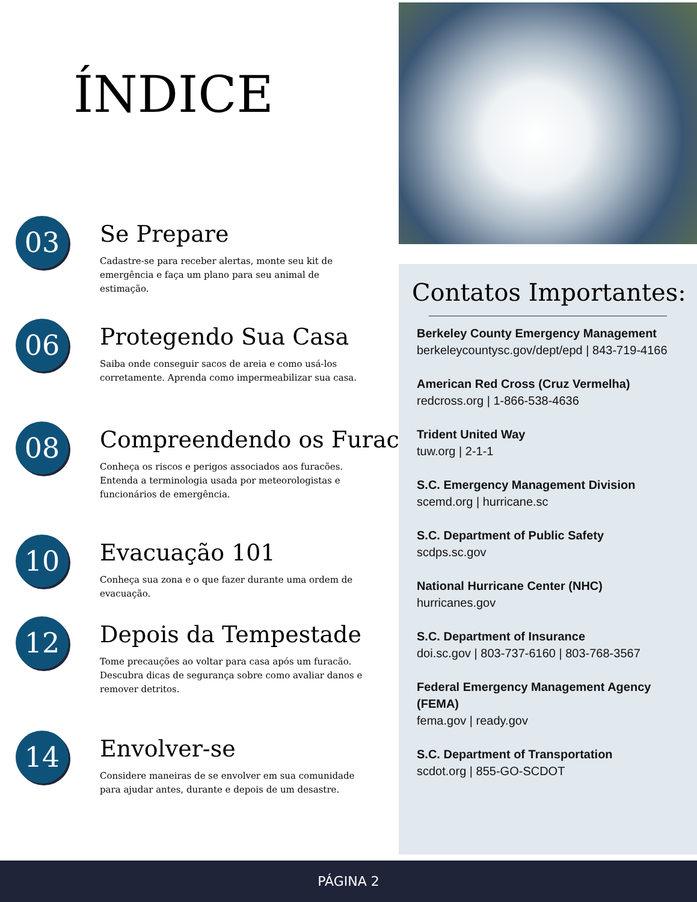ÍNDICE
03
Se Prepare
Cadastre-se para receber alertas, monte seu kit de emergência e faça um plano para seu animal de estimação.
06
Protegendo Sua Casa
Saiba onde conseguir sacos de areia e como usá-los corretamente. Aprenda como impermeabilizar sua casa.
08
Compreendendo os Furacões
Conheça os riscos e perigos associados aos furacões. Entenda a terminologia usada por meteorologistas e funcionários de emergência.
10
Evacuação 101
Conheça sua zona e o que fazer durante uma ordem de evacuação.
12
Depois da Tempestade
Tome precauções ao voltar para casa após um furacão. Descubra dicas de segurança sobre como avaliar danos e remover detritos.
14
Envolver-se
Considere maneiras de se envolver em sua comunidade para ajudar antes, durante e depois de um desastre.
Contatos Importantes:
Berkeley County Emergency Management
berkeleycountysc.gov/dept/epd | 843-719-4166
American Red Cross (Cruz Vermelha)
redcross.org | 1-866-538-4636
Trident United Way
tuw.org | 2-1-1
S.C. Emergency Management Division
scemd.org | hurricane.sc
S.C. Department of Public Safety
scdps.sc.gov
National Hurricane Center (NHC)
hurricanes.gov
S.C. Department of Insurance
doi.sc.gov | 803-737-6160 | 803-768-3567
Federal Emergency Management Agency (FEMA)
fema.gov | ready.gov
S.C. Department of Transportation
scdot.org | 855-GO-SCDOT
PÁGINA 2